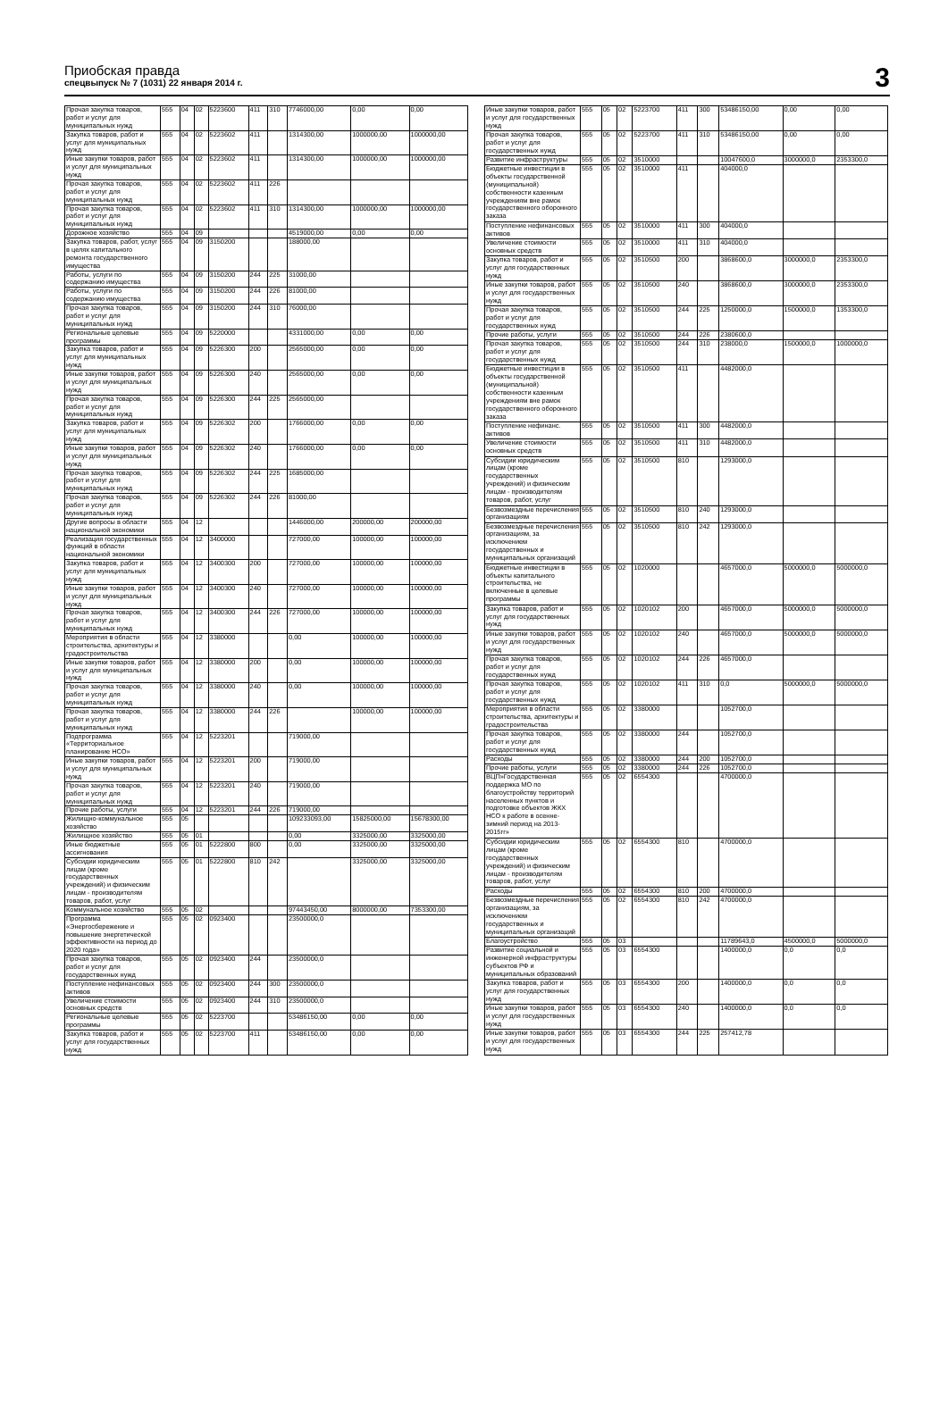Приобская правда
спецвыпуск № 7 (1031) 22 января 2014 г.
3
| Прочая закупка товаров, работ и услуг для муниципальных нужд | 555 | 04 | 02 | 5223600 | 411 | 310 | 7746000,00 | 0,00 | 0,00 |
| Закупка товаров, работ и услуг для муниципальных нужд | 555 | 04 | 02 | 5223602 | 411 | | 1314300,00 | 1000000,00 | 1000000,00 |
| Иные закупки товаров, работ и услуг для муниципальных нужд | 555 | 04 | 02 | 5223602 | 411 | | 1314300,00 | 1000000,00 | 1000000,00 |
| Прочая закупка товаров, работ и услуг для муниципальных нужд | 555 | 04 | 02 | 5223602 | 411 | 226 | | | |
| Прочая закупка товаров, работ и услуг для муниципальных нужд | 555 | 04 | 02 | 5223602 | 411 | 310 | 1314300,00 | 1000000,00 | 1000000,00 |
| Дорожное хозяйство | 555 | 04 | 09 | | | | 4519000,00 | 0,00 | 0,00 |
| Закупка товаров, работ, услуг в целях капитального ремонта государственного имущества | 555 | 04 | 09 | 3150200 | | | 188000,00 | | |
| Работы, услуги по содержанию имущества | 555 | 04 | 09 | 3150200 | 244 | 225 | 31000,00 | | |
| Работы, услуги по содержанию имущества | 555 | 04 | 09 | 3150200 | 244 | 226 | 81000,00 | | |
| Прочая закупка товаров, работ и услуг для муниципальных нужд | 555 | 04 | 09 | 3150200 | 244 | 310 | 76000,00 | | |
| Региональные целевые программы | 555 | 04 | 09 | 5220000 | | | 4331000,00 | 0,00 | 0,00 |
| Закупка товаров, работ и услуг для муниципальных нужд | 555 | 04 | 09 | 5226300 | 200 | | 2565000,00 | 0,00 | 0,00 |
| Иные закупки товаров, работ и услуг для муниципальных нужд | 555 | 04 | 09 | 5226300 | 240 | | 2565000,00 | 0,00 | 0,00 |
| Прочая закупка товаров, работ и услуг для муниципальных нужд | 555 | 04 | 09 | 5226300 | 244 | 225 | 2565000,00 | | |
| Закупка товаров, работ и услуг для муниципальных нужд | 555 | 04 | 09 | 5226302 | 200 | | 1766000,00 | 0,00 | 0,00 |
| Иные закупки товаров, работ и услуг для муниципальных нужд | 555 | 04 | 09 | 5226302 | 240 | | 1766000,00 | 0,00 | 0,00 |
| Прочая закупка товаров, работ и услуг для муниципальных нужд | 555 | 04 | 09 | 5226302 | 244 | 225 | 1685000,00 | | |
| Прочая закупка товаров, работ и услуг для муниципальных нужд | 555 | 04 | 09 | 5226302 | 244 | 226 | 81000,00 | | |
| Другие вопросы в области национальной экономики | 555 | 04 | 12 | | | | 1446000,00 | 200000,00 | 200000,00 |
| Реализация государственных функций в области национальной экономики | 555 | 04 | 12 | 3400000 | | | 727000,00 | 100000,00 | 100000,00 |
| Закупка товаров, работ и услуг для муниципальных нужд | 555 | 04 | 12 | 3400300 | 200 | | 727000,00 | 100000,00 | 100000,00 |
| Иные закупки товаров, работ и услуг для муниципальных нужд | 555 | 04 | 12 | 3400300 | 240 | | 727000,00 | 100000,00 | 100000,00 |
| Прочая закупка товаров, работ и услуг для муниципальных нужд | 555 | 04 | 12 | 3400300 | 244 | 226 | 727000,00 | 100000,00 | 100000,00 |
| Мероприятия в области строительства, архитектуры и градостроительства | 555 | 04 | 12 | 3380000 | | | 0,00 | 100000,00 | 100000,00 |
| Иные закупки товаров, работ и услуг для муниципальных нужд | 555 | 04 | 12 | 3380000 | 200 | | 0,00 | 100000,00 | 100000,00 |
| Прочая закупка товаров, работ и услуг для муниципальных нужд | 555 | 04 | 12 | 3380000 | 240 | | 0,00 | 100000,00 | 100000,00 |
| Прочая закупка товаров, работ и услуг для муниципальных нужд | 555 | 04 | 12 | 3380000 | 244 | 226 | | 100000,00 | 100000,00 |
| Подпрограмма «Территориальное планирование НСО» | 555 | 04 | 12 | 5223201 | | | 719000,00 | | |
| Иные закупки товаров, работ и услуг для муниципальных нужд | 555 | 04 | 12 | 5223201 | 200 | | 719000,00 | | |
| Прочая закупка товаров, работ и услуг для муниципальных нужд | 555 | 04 | 12 | 5223201 | 240 | | 719000,00 | | |
| Прочие работы, услуги | 555 | 04 | 12 | 5223201 | 244 | 226 | 719000,00 | | |
| Жилищно-коммунальное хозяйство | 555 | 05 | | | | | 109233093,00 | 15825000,00 | 15678300,00 |
| Жилищное хозяйство | 555 | 05 | 01 | | | | 0,00 | 3325000,00 | 3325000,00 |
| Иные бюджетные ассигнования | 555 | 05 | 01 | 5222800 | 800 | | 0,00 | 3325000,00 | 3325000,00 |
| Субсидии юридическим лицам (кроме государственных учреждений) и физическим лицам - производителям товаров, работ, услуг | 555 | 05 | 01 | 5222800 | 810 | 242 | | 3325000,00 | 3325000,00 |
| Коммунальное хозяйство | 555 | 05 | 02 | | | | 97443450,00 | 8000000,00 | 7353300,00 |
| Программа «Энергосбережение и повышение энергетической эффективности на период до 2020 года» | 555 | 05 | 02 | 0923400 | | | 23500000,0 | | |
| Прочая закупка товаров, работ и услуг для государственных нужд | 555 | 05 | 02 | 0923400 | 244 | | 23500000,0 | | |
| Поступление нефинансовых активов | 555 | 05 | 02 | 0923400 | 244 | 300 | 23500000,0 | | |
| Увеличение стоимости основных средств | 555 | 05 | 02 | 0923400 | 244 | 310 | 23500000,0 | | |
| Региональные целевые программы | 555 | 05 | 02 | 5223700 | | | 53486150,00 | 0,00 | 0,00 |
| Закупка товаров, работ и услуг для государственных нужд | 555 | 05 | 02 | 5223700 | 411 | | 53486150,00 | 0,00 | 0,00 |
| Иные закупки товаров, работ и услуг для государственных нужд | 555 | 05 | 02 | 5223700 | 411 | 300 | 53486150,00 | 0,00 | 0,00 |
| Прочая закупка товаров, работ и услуг для государственных нужд | 555 | 05 | 02 | 5223700 | 411 | 310 | 53486150,00 | 0,00 | 0,00 |
| Развитие инфраструктуры | 555 | 05 | 02 | 3510000 | | | 10047600,0 | 3000000,0 | 2353300,0 |
| Бюджетные инвестиции в объекты государственной (муниципальной) собственности казенным учреждениям вне рамок государственного оборонного заказа | 555 | 05 | 02 | 3510000 | 411 | | 404000,0 | | |
| Поступление нефинансовых активов | 555 | 05 | 02 | 3510000 | 411 | 300 | 404000,0 | | |
| Увеличение стоимости основных средств | 555 | 05 | 02 | 3510000 | 411 | 310 | 404000,0 | | |
| Закупка товаров, работ и услуг для государственных нужд | 555 | 05 | 02 | 3510500 | 200 | | 3868600,0 | 3000000,0 | 2353300,0 |
| Иные закупки товаров, работ и услуг для государственных нужд | 555 | 05 | 02 | 3510500 | 240 | | 3868600,0 | 3000000,0 | 2353300,0 |
| Прочая закупка товаров, работ и услуг для государственных нужд | 555 | 05 | 02 | 3510500 | 244 | 225 | 1250000,0 | 1500000,0 | 1353300,0 |
| Прочие работы, услуги | 555 | 05 | 02 | 3510500 | 244 | 226 | 2380600,0 | | |
| Прочая закупка товаров, работ и услуг для государственных нужд | 555 | 05 | 02 | 3510500 | 244 | 310 | 238000,0 | 1500000,0 | 1000000,0 |
| Бюджетные инвестиции в объекты государственной (муниципальной) собственности казенным учреждениям вне рамок государственного оборонного заказа | 555 | 05 | 02 | 3510500 | 411 | | 4482000,0 | | |
| Поступление нефинанс. активов | 555 | 05 | 02 | 3510500 | 411 | 300 | 4482000,0 | | |
| Увеличение стоимости основных средств | 555 | 05 | 02 | 3510500 | 411 | 310 | 4482000,0 | | |
| Субсидии юридическим лицам (кроме государственных учреждений) и физическим лицам - производителям товаров, работ, услуг | 555 | 05 | 02 | 3510500 | 810 | | 1293000,0 | | |
| Безвозмездные перечисления организациям | 555 | 05 | 02 | 3510500 | 810 | 240 | 1293000,0 | | |
| Безвозмездные перечисления организациям, за исключением государственных и муниципальных организаций | 555 | 05 | 02 | 3510500 | 810 | 242 | 1293000,0 | | |
| Бюджетные инвестиции в объекты капитального строительства, не включенные в целевые программы | 555 | 05 | 02 | 1020000 | | | 4657000,0 | 5000000,0 | 5000000,0 |
| Закупка товаров, работ и услуг для государственных нужд | 555 | 05 | 02 | 1020102 | 200 | | 4657000,0 | 5000000,0 | 5000000,0 |
| Иные закупки товаров, работ и услуг для государственных нужд | 555 | 05 | 02 | 1020102 | 240 | | 4657000,0 | 5000000,0 | 5000000,0 |
| Прочая закупка товаров, работ и услуг для государственных нужд | 555 | 05 | 02 | 1020102 | 244 | 226 | 4657000,0 | | |
| Прочая закупка товаров, работ и услуг для государственных нужд | 555 | 05 | 02 | 1020102 | 411 | 310 | 0,0 | 5000000,0 | 5000000,0 |
| Мероприятия в области строительства, архитектуры и градостроительства | 555 | 05 | 02 | 3380000 | | | 1052700,0 | | |
| Прочая закупка товаров, работ и услуг для государственных нужд | 555 | 05 | 02 | 3380000 | 244 | | 1052700,0 | | |
| Расходы | 555 | 05 | 02 | 3380000 | 244 | 200 | 1052700,0 | | |
| Прочие работы, услуги | 555 | 05 | 02 | 3380000 | 244 | 226 | 1052700,0 | | |
| ВЦП»Государственная поддержка МО по благоустройству территорий населенных пунктов и подготовке объектов ЖКХ НСО к работе в осенне-зимний период на 2013-2015гг» | 555 | 05 | 02 | 6554300 | | | 4700000,0 | | |
| Субсидии юридическим лицам (кроме государственных учреждений) и физическим лицам - производителям товаров, работ, услуг | 555 | 05 | 02 | 6554300 | 810 | | 4700000,0 | | |
| Расходы | 555 | 05 | 02 | 6554300 | 810 | 200 | 4700000,0 | | |
| Безвозмездные перечисления организациям, за исключением государственных и муниципальных организаций | 555 | 05 | 02 | 6554300 | 810 | 242 | 4700000,0 | | |
| Благоустройство | 555 | 05 | 03 | | | | 11789643,0 | 4500000,0 | 5000000,0 |
| Развитие социальной и инженерной инфраструктуры субъектов РФ и муниципальных образований | 555 | 05 | 03 | 6554300 | | | 1400000,0 | 0,0 | 0,0 |
| Закупка товаров, работ и услуг для государственных нужд | 555 | 05 | 03 | 6554300 | 200 | | 1400000,0 | 0,0 | 0,0 |
| Иные закупки товаров, работ и услуг для государственных нужд | 555 | 05 | 03 | 6554300 | 240 | | 1400000,0 | 0,0 | 0,0 |
| Иные закупки товаров, работ и услуг для государственных нужд | 555 | 05 | 03 | 6554300 | 244 | 225 | 257412,78 | | |